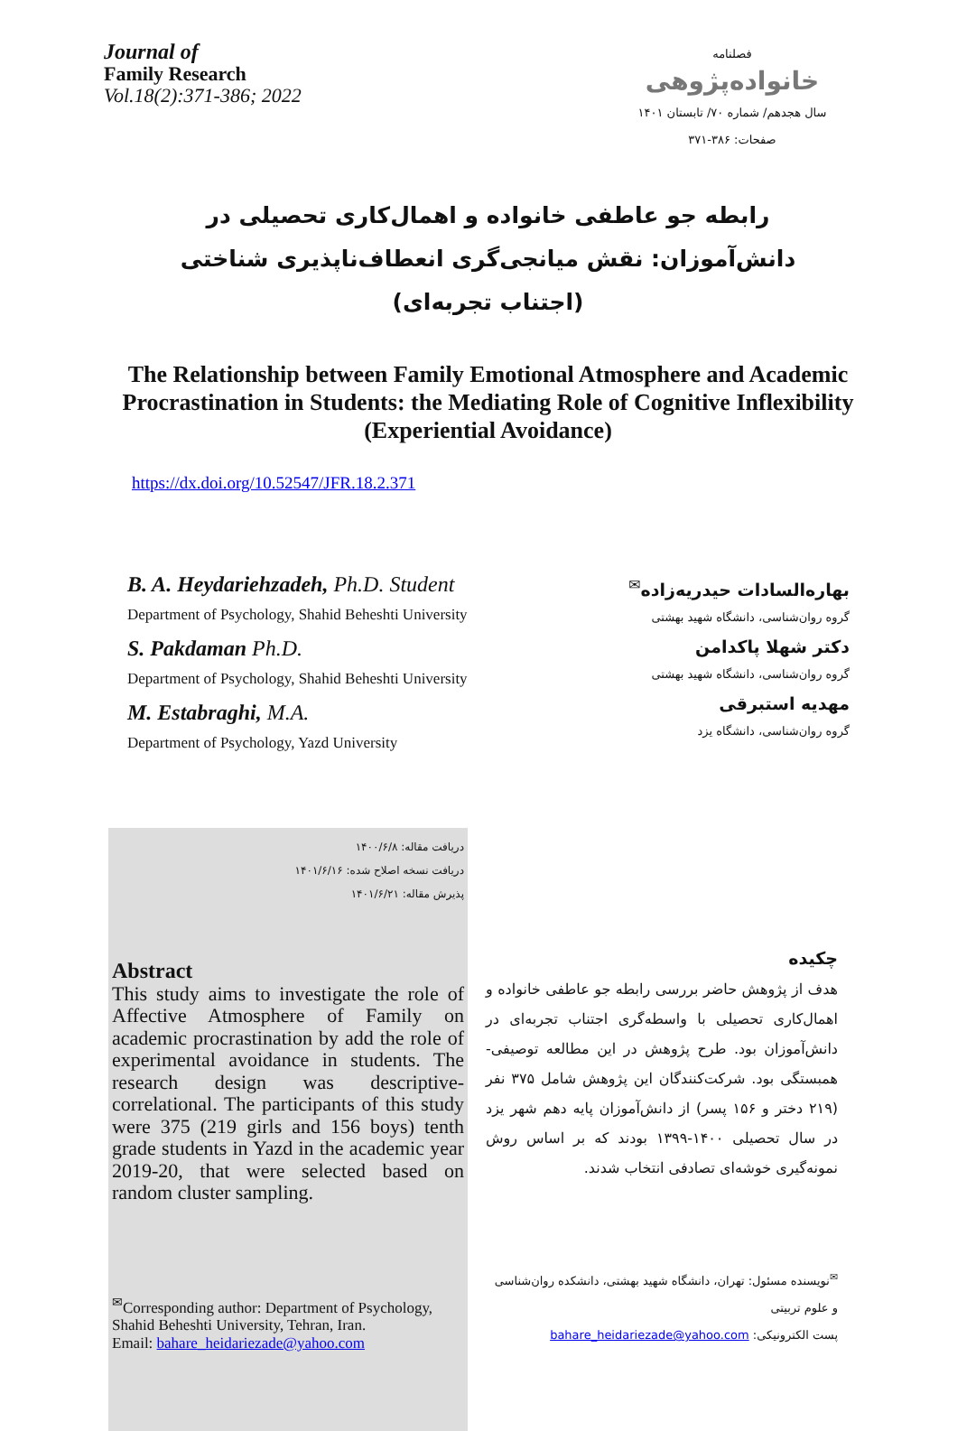Journal of
Family Research
Vol.18(2):371-386; 2022
فصلنامه
خانواده‌پژوهی
سال هجدهم/ شماره ۷۰/ تابستان ۱۴۰۱
صفحات: ۳۸۶-۳۷۱
رابطه جو عاطفی خانواده و اهمال‌کاری تحصیلی در دانش‌آموزان: نقش میانجی‌گری انعطاف‌ناپذیری شناختی (اجتناب تجربه‌ای)
The Relationship between Family Emotional Atmosphere and Academic Procrastination in Students: the Mediating Role of Cognitive Inflexibility (Experiential Avoidance)
https://dx.doi.org/10.52547/JFR.18.2.371
B. A. Heydariehzadeh, Ph.D. Student
Department of Psychology, Shahid Beheshti University
S. Pakdaman Ph.D.
Department of Psychology, Shahid Beheshti University
M. Estabraghi, M.A.
Department of Psychology, Yazd University
بهاره‌السادات حیدریه‌زاده<sup>✉</sup>
گروه روان‌شناسی، دانشگاه شهید بهشتی
دکتر شهلا پاکدامن
گروه روان‌شناسی، دانشگاه شهید بهشتی
مهدیه استبرقی
گروه روان‌شناسی، دانشگاه یزد
دریافت مقاله: ۱۴۰۰/۶/۸
دریافت نسخه اصلاح شده: ۱۴۰۱/۶/۱۶
پذیرش مقاله: ۱۴۰۱/۶/۲۱
Abstract
This study aims to investigate the role of Affective Atmosphere of Family on academic procrastination by add the role of experimental avoidance in students. The research design was descriptive-correlational. The participants of this study were 375 (219 girls and 156 boys) tenth grade students in Yazd in the academic year 2019-20, that were selected based on random cluster sampling.
<sup>✉</sup>Corresponding author: Department of Psychology, Shahid Beheshti University, Tehran, Iran.
Email: bahare_heidariezade@yahoo.com
چکیده
هدف از پژوهش حاضر بررسی رابطه جو عاطفی خانواده و اهمال‌کاری تحصیلی با واسطه‌گری اجتناب تجربه‌ای در دانش‌آموزان بود. طرح پژوهش در این مطالعه توصیفی-همبستگی بود. شرکت‌کنندگان این پژوهش شامل ۳۷۵ نفر (۲۱۹ دختر و ۱۵۶ پسر) از دانش‌آموزان پایه دهم شهر یزد در سال تحصیلی ۱۴۰۰-۱۳۹۹ بودند که بر اساس روش نمونه‌گیری خوشه‌ای تصادفی انتخاب شدند.
<sup>✉</sup>نویسنده مسئول: تهران، دانشگاه شهید بهشتی، دانشکده روان‌شناسی و علوم تربیتی
پست الکترونیکی: bahare_heidariezade@yahoo.com